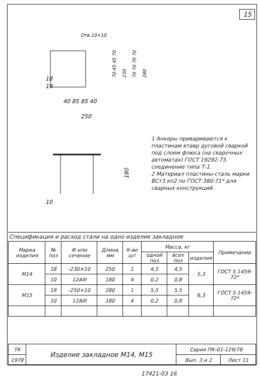15
Отв.10×10
18
19
40 85 85 40
250
70 45 45 70
230
70 70 70 70
280
10
180
1 Анкеры привариваются к пластинам втавр дуговой сваркой под слоем флюса (на сварочных автоматах) ГОСТ 19292-73, соединение типа Т-1.
2 Материал пластины-сталь марки ВСт3 кп2 по ГОСТ 380-71* для сварных конструкций.
Спецификация и расход стали на одно изделие закладное
| Марка изделия | № поз | Ф или сечение | Длина мм | К-во шт | Масса, кг | | | Примечание |
| --- | --- | --- | --- | --- | --- | --- | --- | --- |
| | | | | | одной поз | всех поз | изделия | |
| М14 | 18 | -230×10 | 250 | 1 | 4,5 | 4,5 | 5,3 | ГОСТ 5.1459-72* |
| | 10 | 12АIII | 180 | 4 | 0,2 | 0,8 | | |
| М15 | 19 | -250×10 | 280 | 1 | 5,5 | 5,5 | 6,3 | ГОСТ 5.1459-72* |
| | 10 | 12АIII | 180 | 4 | 0,2 | 0,8 | | |
| ТК | Изделие закладное М14, М15 | Серия ПК-01-129/78 | |
| 1978 | | Вып. 3 и 2 | Лист 11 |
17421-03 16